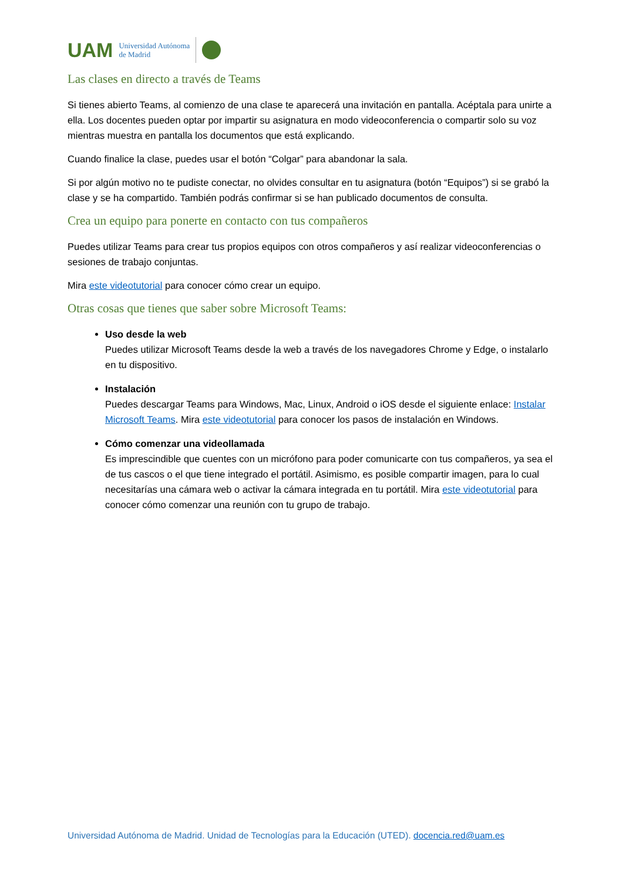UAM
Universidad Autónoma
de Madrid
Las clases en directo a través de Teams
Si tienes abierto Teams, al comienzo de una clase te aparecerá una invitación en pantalla. Acéptala para unirte a ella. Los docentes pueden optar por impartir su asignatura en modo videoconferencia o compartir solo su voz mientras muestra en pantalla los documentos que está explicando.
Cuando finalice la clase, puedes usar el botón “Colgar” para abandonar la sala.
Si por algún motivo no te pudiste conectar, no olvides consultar en tu asignatura (botón “Equipos”) si se grabó la clase y se ha compartido. También podrás confirmar si se han publicado documentos de consulta.
Crea un equipo para ponerte en contacto con tus compañeros
Puedes utilizar Teams para crear tus propios equipos con otros compañeros y así realizar videoconferencias o sesiones de trabajo conjuntas.
Mira este videotutorial para conocer cómo crear un equipo.
Otras cosas que tienes que saber sobre Microsoft Teams:
Uso desde la web
Puedes utilizar Microsoft Teams desde la web a través de los navegadores Chrome y Edge, o instalarlo en tu dispositivo.
Instalación
Puedes descargar Teams para Windows, Mac, Linux, Android o iOS desde el siguiente enlace: Instalar Microsoft Teams. Mira este videotutorial para conocer los pasos de instalación en Windows.
Cómo comenzar una videollamada
Es imprescindible que cuentes con un micrófono para poder comunicarte con tus compañeros, ya sea el de tus cascos o el que tiene integrado el portátil. Asimismo, es posible compartir imagen, para lo cual necesitarías una cámara web o activar la cámara integrada en tu portátil. Mira este videotutorial para conocer cómo comenzar una reunión con tu grupo de trabajo.
Universidad Autónoma de Madrid. Unidad de Tecnologías para la Educación (UTED). docencia.red@uam.es